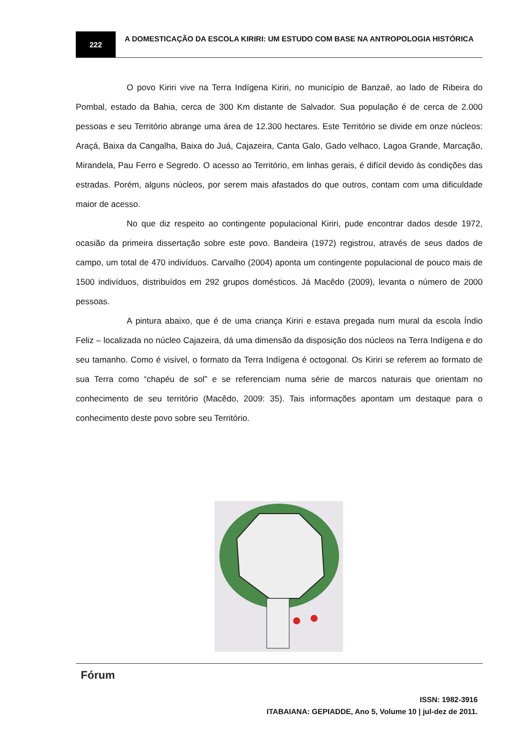222
A DOMESTICAÇÃO DA ESCOLA KIRIRI: UM ESTUDO COM BASE NA ANTROPOLOGIA HISTÓRICA
O povo Kiriri vive na Terra Indígena Kiriri, no município de Banzaê, ao lado de Ribeira do Pombal, estado da Bahia, cerca de 300 Km distante de Salvador. Sua população é de cerca de 2.000 pessoas e seu Território abrange uma área de 12.300 hectares. Este Território se divide em onze núcleos: Araçá, Baixa da Cangalha, Baixa do Juá, Cajazeira, Canta Galo, Gado velhaco, Lagoa Grande, Marcação, Mirandela, Pau Ferro e Segredo. O acesso ao Território, em linhas gerais, é difícil devido às condições das estradas. Porém, alguns núcleos, por serem mais afastados do que outros, contam com uma dificuldade maior de acesso.
No que diz respeito ao contingente populacional Kiriri, pude encontrar dados desde 1972, ocasião da primeira dissertação sobre este povo. Bandeira (1972) registrou, através de seus dados de campo, um total de 470 indivíduos. Carvalho (2004) aponta um contingente populacional de pouco mais de 1500 indivíduos, distribuídos em 292 grupos domésticos. Já Macêdo (2009), levanta o número de 2000 pessoas.
A pintura abaixo, que é de uma criança Kiriri e estava pregada num mural da escola Índio Feliz – localizada no núcleo Cajazeira, dá uma dimensão da disposição dos núcleos na Terra Indígena e do seu tamanho. Como é visível, o formato da Terra Indígena é octogonal. Os Kiriri se referem ao formato de sua Terra como “chapéu de sol” e se referenciam numa série de marcos naturais que orientam no conhecimento de seu território (Macêdo, 2009: 35). Tais informações apontam um destaque para o conhecimento deste povo sobre seu Território.
Fórum
ISSN: 1982-3916
ITABAIANA: GEPIADDE, Ano 5, Volume 10 | jul-dez de 2011.